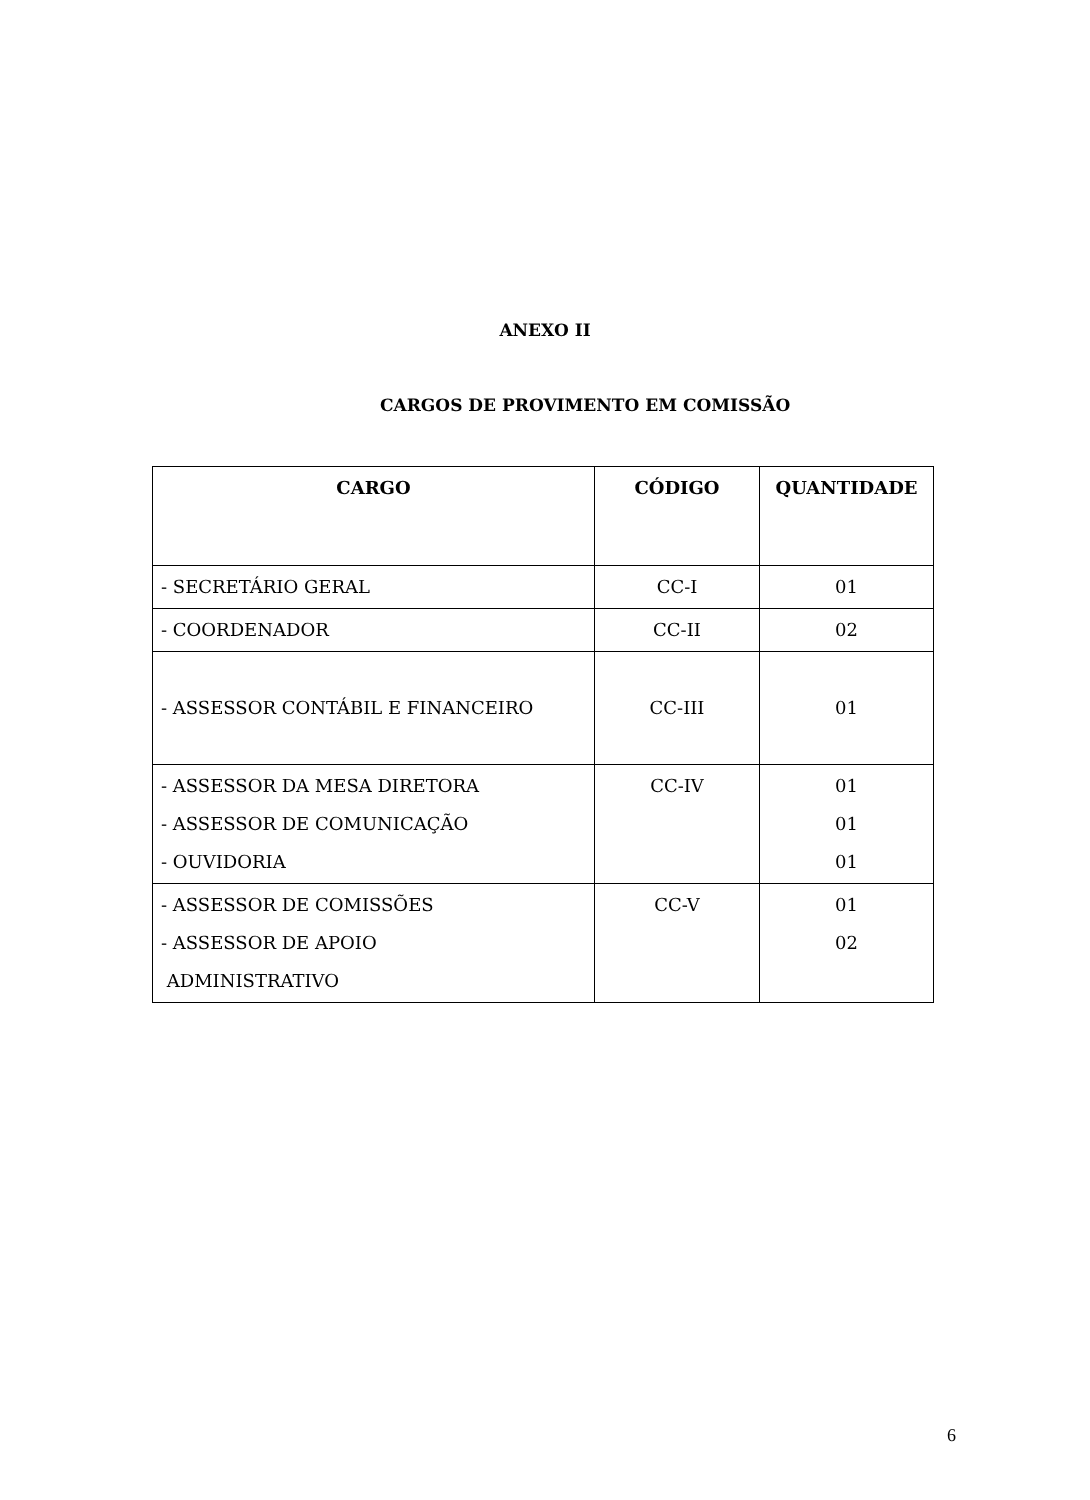ANEXO II
CARGOS DE PROVIMENTO EM COMISSÃO
| CARGO | CÓDIGO | QUANTIDADE |
| --- | --- | --- |
| - SECRETÁRIO GERAL | CC-I | 01 |
| - COORDENADOR | CC-II | 02 |
| - ASSESSOR CONTÁBIL E FINANCEIRO | CC-III | 01 |
| - ASSESSOR DA MESA DIRETORA - ASSESSOR DE COMUNICAÇÃO - OUVIDORIA | CC-IV | 01 01 01 |
| - ASSESSOR DE COMISSÕES - ASSESSOR DE APOIO ADMINISTRATIVO | CC-V | 01 02 |
6